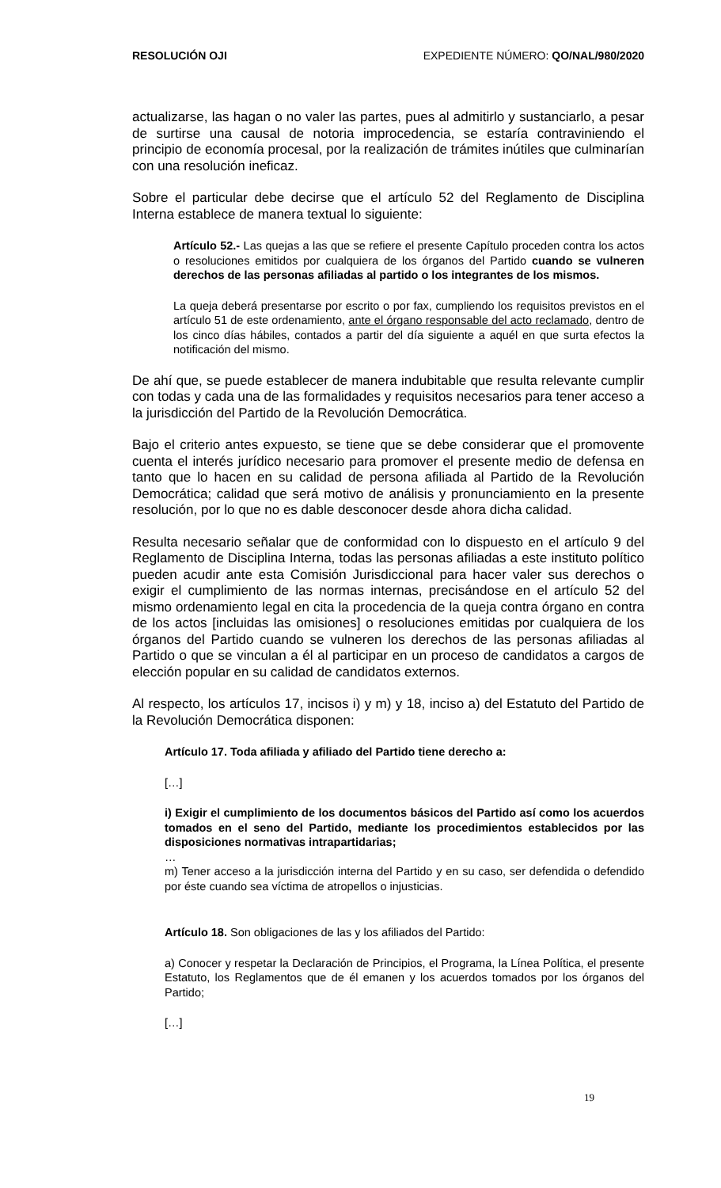RESOLUCIÓN OJI EXPEDIENTE NÚMERO: QO/NAL/980/2020
actualizarse, las hagan o no valer las partes, pues al admitirlo y sustanciarlo, a pesar de surtirse una causal de notoria improcedencia, se estaría contraviniendo el principio de economía procesal, por la realización de trámites inútiles que culminarían con una resolución ineficaz.
Sobre el particular debe decirse que el artículo 52 del Reglamento de Disciplina Interna establece de manera textual lo siguiente:
Artículo 52.- Las quejas a las que se refiere el presente Capítulo proceden contra los actos o resoluciones emitidos por cualquiera de los órganos del Partido cuando se vulneren derechos de las personas afiliadas al partido o los integrantes de los mismos.
La queja deberá presentarse por escrito o por fax, cumpliendo los requisitos previstos en el artículo 51 de este ordenamiento, ante el órgano responsable del acto reclamado, dentro de los cinco días hábiles, contados a partir del día siguiente a aquél en que surta efectos la notificación del mismo.
De ahí que, se puede establecer de manera indubitable que resulta relevante cumplir con todas y cada una de las formalidades y requisitos necesarios para tener acceso a la jurisdicción del Partido de la Revolución Democrática.
Bajo el criterio antes expuesto, se tiene que se debe considerar que el promovente cuenta el interés jurídico necesario para promover el presente medio de defensa en tanto que lo hacen en su calidad de persona afiliada al Partido de la Revolución Democrática; calidad que será motivo de análisis y pronunciamiento en la presente resolución, por lo que no es dable desconocer desde ahora dicha calidad.
Resulta necesario señalar que de conformidad con lo dispuesto en el artículo 9 del Reglamento de Disciplina Interna, todas las personas afiliadas a este instituto político pueden acudir ante esta Comisión Jurisdiccional para hacer valer sus derechos o exigir el cumplimiento de las normas internas, precisándose en el artículo 52 del mismo ordenamiento legal en cita la procedencia de la queja contra órgano en contra de los actos [incluidas las omisiones] o resoluciones emitidas por cualquiera de los órganos del Partido cuando se vulneren los derechos de las personas afiliadas al Partido o que se vinculan a él al participar en un proceso de candidatos a cargos de elección popular en su calidad de candidatos externos.
Al respecto, los artículos 17, incisos i) y m) y 18, inciso a) del Estatuto del Partido de la Revolución Democrática disponen:
Artículo 17. Toda afiliada y afiliado del Partido tiene derecho a:
[…]
i) Exigir el cumplimiento de los documentos básicos del Partido así como los acuerdos tomados en el seno del Partido, mediante los procedimientos establecidos por las disposiciones normativas intrapartidarias;
…
m) Tener acceso a la jurisdicción interna del Partido y en su caso, ser defendida o defendido por éste cuando sea víctima de atropellos o injusticias.
Artículo 18. Son obligaciones de las y los afiliados del Partido:
a) Conocer y respetar la Declaración de Principios, el Programa, la Línea Política, el presente Estatuto, los Reglamentos que de él emanen y los acuerdos tomados por los órganos del Partido;
[…]
19